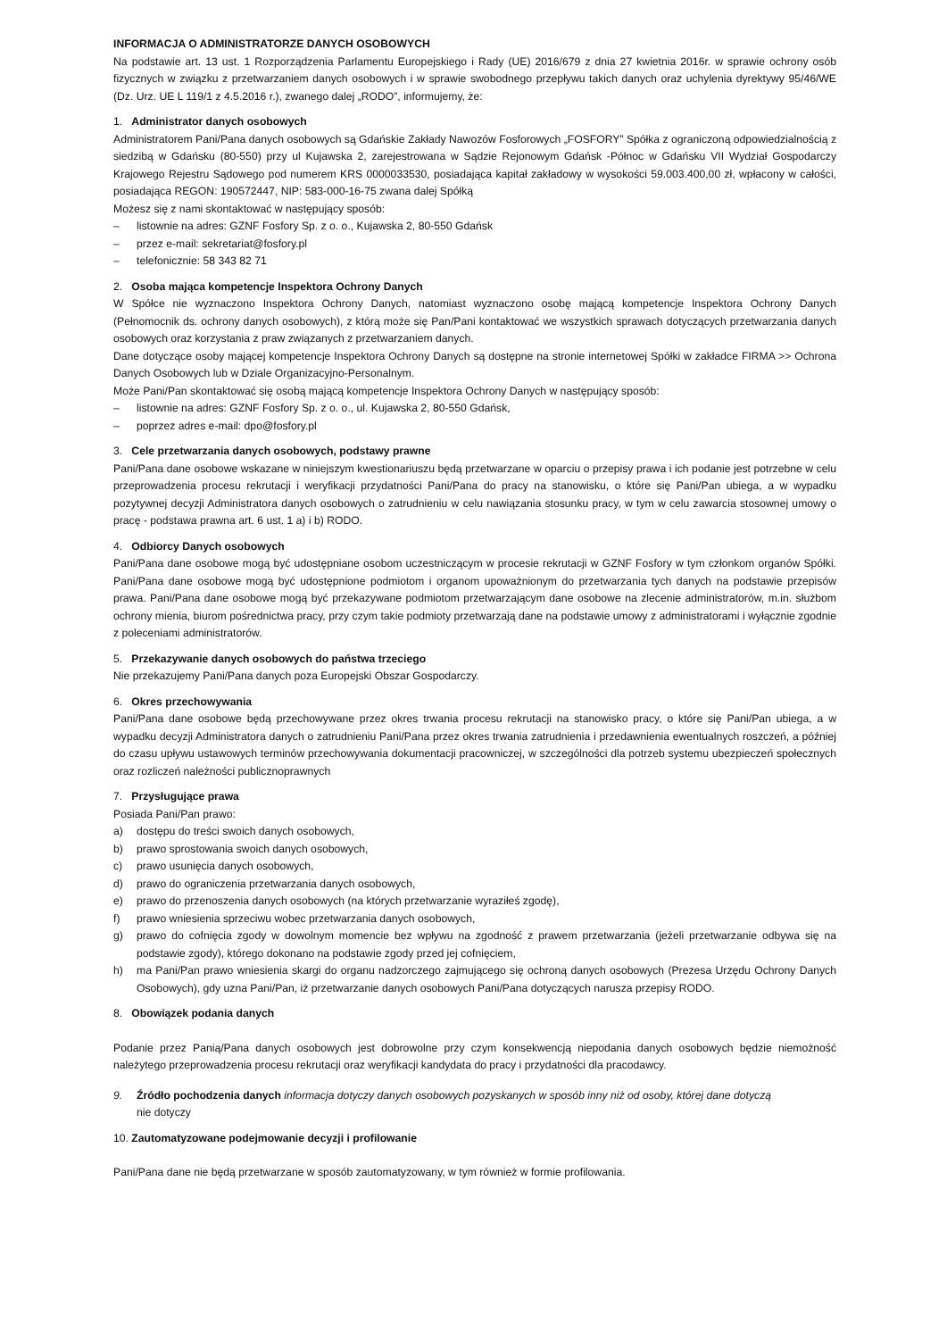INFORMACJA O ADMINISTRATORZE DANYCH OSOBOWYCH
Na podstawie art. 13 ust. 1 Rozporządzenia Parlamentu Europejskiego i Rady (UE) 2016/679 z dnia 27 kwietnia 2016r. w sprawie ochrony osób fizycznych w związku z przetwarzaniem danych osobowych i w sprawie swobodnego przepływu takich danych oraz uchylenia dyrektywy 95/46/WE (Dz. Urz. UE L 119/1 z 4.5.2016 r.), zwanego dalej „RODO”, informujemy, że:
1. Administrator danych osobowych
Administratorem Pani/Pana danych osobowych są Gdańskie Zakłady Nawozów Fosforowych „FOSFORY” Spółka z ograniczoną odpowiedzialnością z siedzibą w Gdańsku (80-550) przy ul Kujawska 2, zarejestrowana w Sądzie Rejonowym Gdańsk -Północ w Gdańsku VII Wydział Gospodarczy Krajowego Rejestru Sądowego pod numerem KRS 0000033530, posiadająca kapitał zakładowy w wysokości 59.003.400,00 zł, wpłacony w całości, posiadająca REGON: 190572447, NIP: 583-000-16-75 zwana dalej Spółką
Możesz się z nami skontaktować w następujący sposób:
– listownie na adres: GZNF Fosfory Sp. z o. o., Kujawska 2, 80-550 Gdańsk
– przez e-mail: sekretariat@fosfory.pl
– telefonicznie: 58 343 82 71
2. Osoba mająca kompetencje Inspektora Ochrony Danych
W Spółce nie wyznaczono Inspektora Ochrony Danych, natomiast wyznaczono osobę mającą kompetencje Inspektora Ochrony Danych (Pełnomocnik ds. ochrony danych osobowych), z którą może się Pan/Pani kontaktować we wszystkich sprawach dotyczących przetwarzania danych osobowych oraz korzystania z praw związanych z przetwarzaniem danych.
Dane dotyczące osoby mającej kompetencje Inspektora Ochrony Danych są dostępne na stronie internetowej Spółki w zakładce FIRMA >> Ochrona Danych Osobowych lub w Dziale Organizacyjno-Personalnym.
Może Pani/Pan skontaktować się osobą mającą kompetencje Inspektora Ochrony Danych w następujący sposób:
– listownie na adres: GZNF Fosfory Sp. z o. o., ul. Kujawska 2, 80-550 Gdańsk,
– poprzez adres e-mail: dpo@fosfory.pl
3. Cele przetwarzania danych osobowych, podstawy prawne
Pani/Pana dane osobowe wskazane w niniejszym kwestionariuszu będą przetwarzane w oparciu o przepisy prawa i ich podanie jest potrzebne w celu przeprowadzenia procesu rekrutacji i weryfikacji przydatności Pani/Pana do pracy na stanowisku, o które się Pani/Pan ubiega, a w wypadku pozytywnej decyzji Administratora danych osobowych o zatrudnieniu w celu nawiązania stosunku pracy, w tym w celu zawarcia stosownej umowy o pracę - podstawa prawna art. 6 ust. 1 a) i b) RODO.
4. Odbiorcy Danych osobowych
Pani/Pana dane osobowe mogą być udostępniane osobom uczestniczącym w procesie rekrutacji w GZNF Fosfory w tym członkom organów Spółki. Pani/Pana dane osobowe mogą być udostępnione podmiotom i organom upoważnionym do przetwarzania tych danych na podstawie przepisów prawa. Pani/Pana dane osobowe mogą być przekazywane podmiotom przetwarzającym dane osobowe na zlecenie administratorów, m.in. służbom ochrony mienia, biurom pośrednictwa pracy, przy czym takie podmioty przetwarzają dane na podstawie umowy z administratorami i wyłącznie zgodnie z poleceniami administratorów.
5. Przekazywanie danych osobowych do państwa trzeciego
Nie przekazujemy Pani/Pana danych poza Europejski Obszar Gospodarczy.
6. Okres przechowywania
Pani/Pana dane osobowe będą przechowywane przez okres trwania procesu rekrutacji na stanowisko pracy, o które się Pani/Pan ubiega, a w wypadku decyzji Administratora danych o zatrudnieniu Pani/Pana przez okres trwania zatrudnienia i przedawnienia ewentualnych roszczeń, a później do czasu upływu ustawowych terminów przechowywania dokumentacji pracowniczej, w szczególności dla potrzeb systemu ubezpieczeń społecznych oraz rozliczeń należności publicznoprawnych
7. Przysługujące prawa
Posiada Pani/Pan prawo:
a) dostępu do treści swoich danych osobowych,
b) prawo sprostowania swoich danych osobowych,
c) prawo usunięcia danych osobowych,
d) prawo do ograniczenia przetwarzania danych osobowych,
e) prawo do przenoszenia danych osobowych (na których przetwarzanie wyraziłeś zgodę),
f) prawo wniesienia sprzeciwu wobec przetwarzania danych osobowych,
g) prawo do cofnięcia zgody w dowolnym momencie bez wpływu na zgodność z prawem przetwarzania (jeżeli przetwarzanie odbywa się na podstawie zgody), którego dokonano na podstawie zgody przed jej cofnięciem,
h) ma Pani/Pan prawo wniesienia skargi do organu nadzorczego zajmującego się ochroną danych osobowych (Prezesa Urzędu Ochrony Danych Osobowych), gdy uzna Pani/Pan, iż przetwarzanie danych osobowych Pani/Pana dotyczących narusza przepisy RODO.
8. Obowiązek podania danych
Podanie przez Panią/Pana danych osobowych jest dobrowolne przy czym konsekwencją niepodania danych osobowych będzie niemożność należytego przeprowadzenia procesu rekrutacji oraz weryfikacji kandydata do pracy i przydatności dla pracodawcy.
9. Źródło pochodzenia danych informacja dotyczy danych osobowych pozyskanych w sposób inny niż od osoby, której dane dotyczą
nie dotyczy
10. Zautomatyzowane podejmowanie decyzji i profilowanie
Pani/Pana dane nie będą przetwarzane w sposób zautomatyzowany, w tym również w formie profilowania.